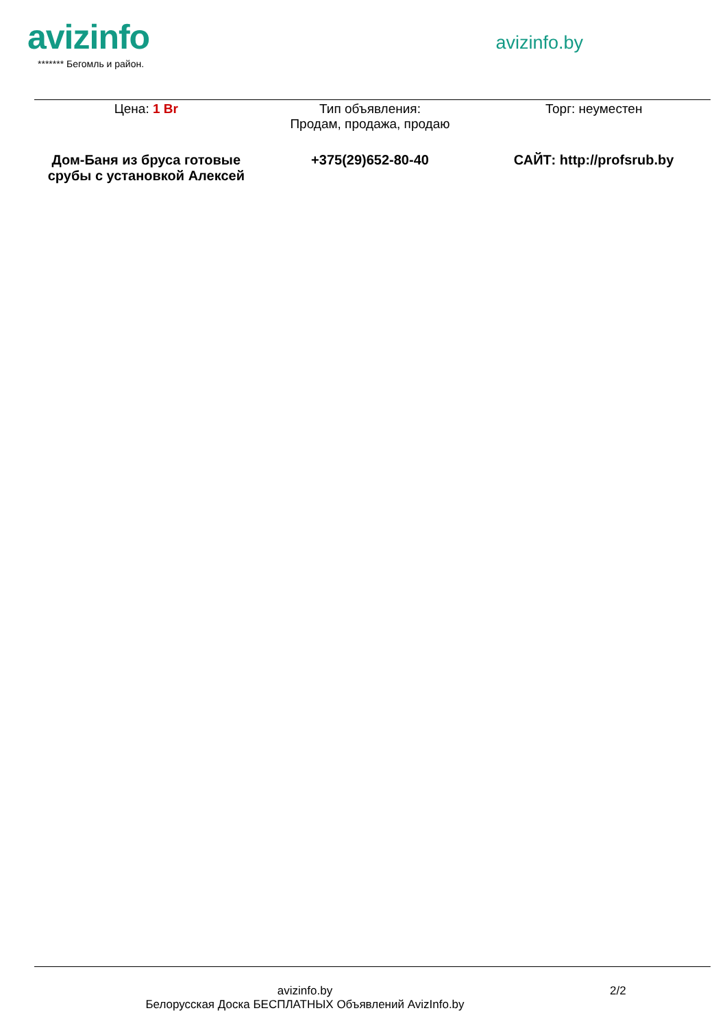avizinfo
******* Бегомль и район.
avizinfo.by
| Цена: 1 Br | Тип объявления: Продам, продажа, продаю | Торг: неуместен |
| Дом-Баня из бруса готовые срубы с установкой Алексей | +375(29)652-80-40 | САЙТ: http://profsrub.by |
avizinfo.by
Белорусская Доска БЕСПЛАТНЫХ Объявлений AvizInfo.by
2/2